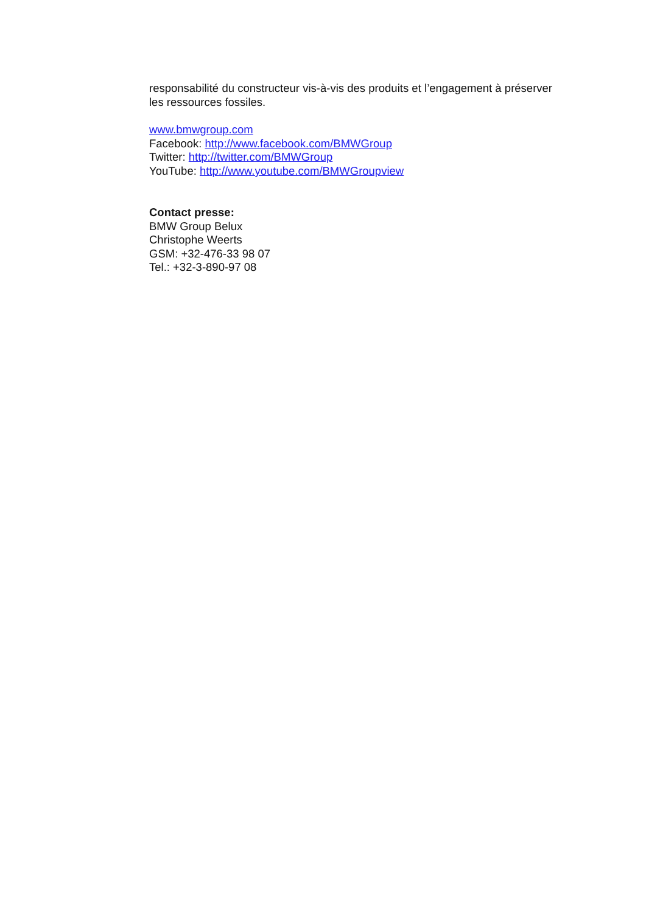responsabilité du constructeur vis-à-vis des produits et l’engagement à préserver les ressources fossiles.
www.bmwgroup.com
Facebook: http://www.facebook.com/BMWGroup
Twitter: http://twitter.com/BMWGroup
YouTube: http://www.youtube.com/BMWGroupview
Contact presse:
BMW Group Belux
Christophe Weerts
GSM: +32-476-33 98 07
Tel.: +32-3-890-97 08